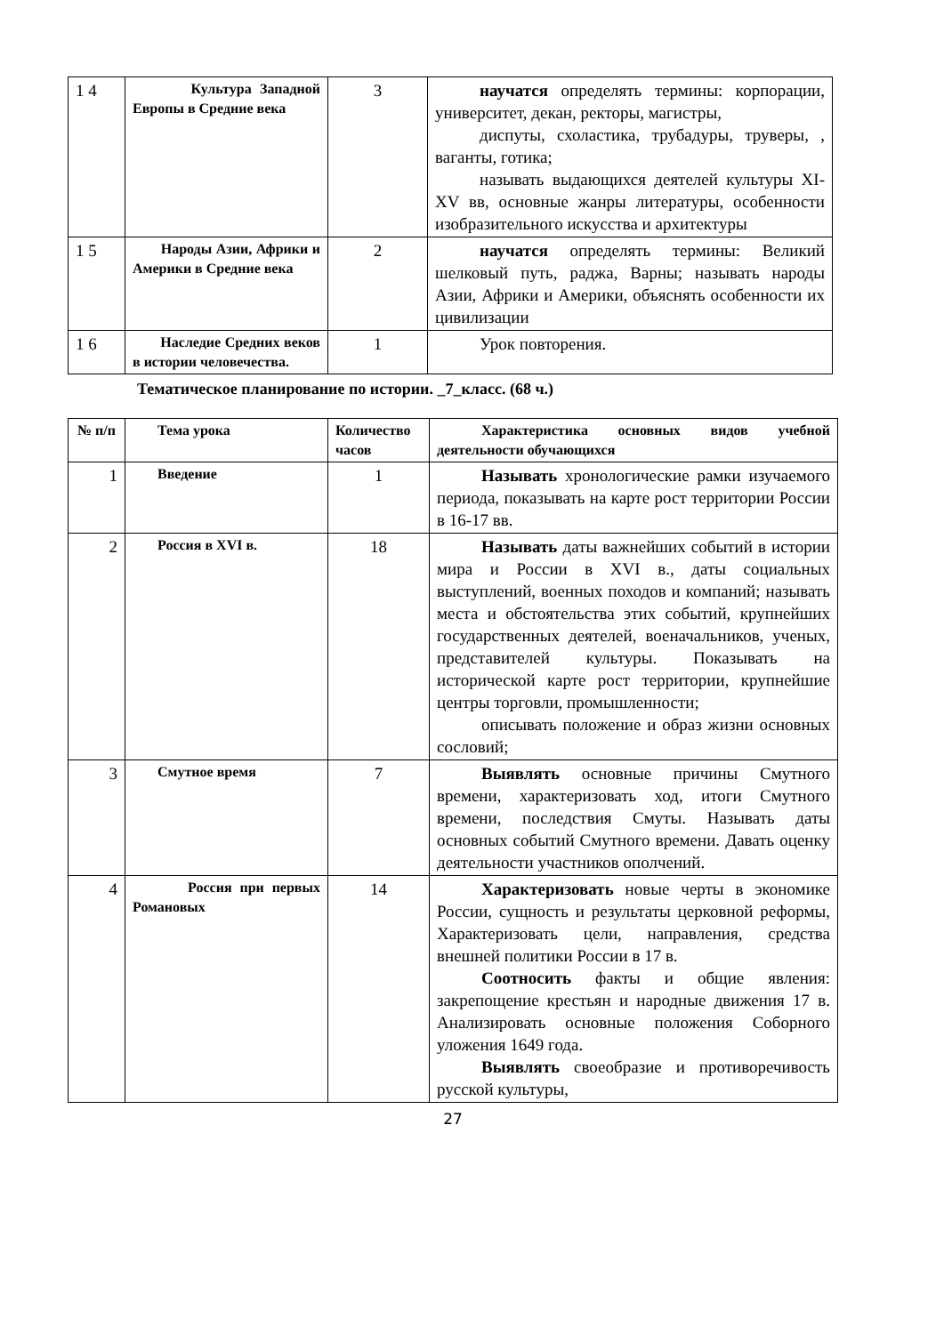| 1 4 | Культура Западной Европы в Средние века | 3 | научатся определять термины: корпорации, университет, декан, ректоры, магистры, диспуты, схоластика, трубадуры, труверы, , ваганты, готика; называть выдающихся деятелей культуры XI-XV вв, основные жанры литературы, особенности изобразительного искусства и архитектуры |
| 1 5 | Народы Азии, Африки и Америки в Средние века | 2 | научатся определять термины: Великий шелковый путь, раджа, Варны; называть народы Азии, Африки и Америки, объяснять особенности их цивилизации |
| 1 6 | Наследие Средних веков в истории человечества. | 1 | Урок повторения. |
Тематическое планирование по истории. _7_класс. (68 ч.)
| № п/п | Тема урока | Количество часов | Характеристика основных видов учебной деятельности обучающихся |
| 1 | Введение | 1 | Называть хронологические рамки изучаемого периода, показывать на карте рост территории России в 16-17 вв. |
| 2 | Россия в XVI в. | 18 | Называть даты важнейших событий в истории мира и России в XVI в., даты социальных выступлений, военных походов и компаний; называть места и обстоятельства этих событий, крупнейших государственных деятелей, военачальников, ученых, представителей культуры. Показывать на исторической карте рост территории, крупнейшие центры торговли, промышленности; описывать положение и образ жизни основных сословий; |
| 3 | Смутное время | 7 | Выявлять основные причины Смутного времени, характеризовать ход, итоги Смутного времени, последствия Смуты. Называть даты основных событий Смутного времени. Давать оценку деятельности участников ополчений. |
| 4 | Россия при первых Романовых | 14 | Характеризовать новые черты в экономике России, сущность и результаты церковной реформы, Характеризовать цели, направления, средства внешней политики России в 17 в. Соотносить факты и общие явления: закрепощение крестьян и народные движения 17 в. Анализировать основные положения Соборного уложения 1649 года. Выявлять своеобразие и противоречивость русской культуры, |
27